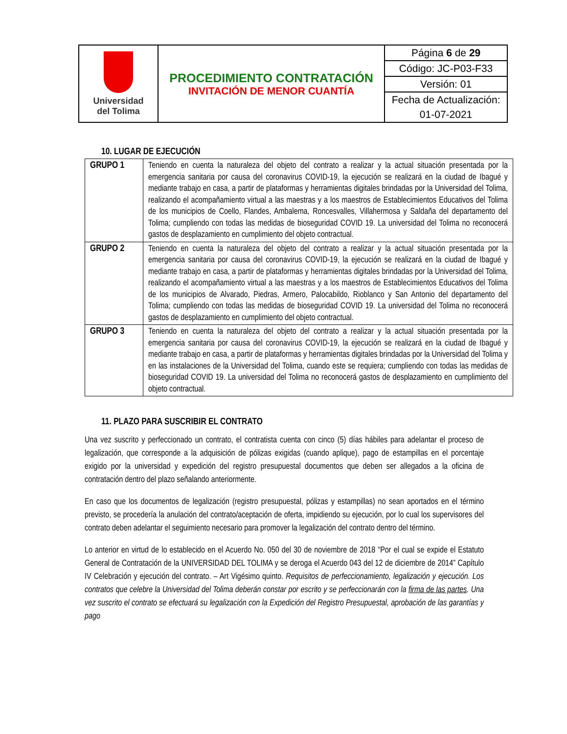| Universidad del Tolima | PROCEDIMIENTO CONTRATACIÓN INVITACIÓN DE MENOR CUANTÍA | Página 6 de 29 |
| | | Código: JC-P03-F33 |
| | | Versión: 01 |
| | | Fecha de Actualización: |
| | | 01-07-2021 |
10. LUGAR DE EJECUCIÓN
| GRUPO 1 | Teniendo en cuenta la naturaleza del objeto del contrato a realizar y la actual situación presentada por la emergencia sanitaria por causa del coronavirus COVID-19, la ejecución se realizará en la ciudad de Ibagué y mediante trabajo en casa, a partir de plataformas y herramientas digitales brindadas por la Universidad del Tolima, realizando el acompañamiento virtual a las maestras y a los maestros de Establecimientos Educativos del Tolima de los municipios de Coello, Flandes, Ambalema, Roncesvalles, Villahermosa y Saldaña del departamento del Tolima; cumpliendo con todas las medidas de bioseguridad COVID 19. La universidad del Tolima no reconocerá gastos de desplazamiento en cumplimiento del objeto contractual. |
| GRUPO 2 | Teniendo en cuenta la naturaleza del objeto del contrato a realizar y la actual situación presentada por la emergencia sanitaria por causa del coronavirus COVID-19, la ejecución se realizará en la ciudad de Ibagué y mediante trabajo en casa, a partir de plataformas y herramientas digitales brindadas por la Universidad del Tolima, realizando el acompañamiento virtual a las maestras y a los maestros de Establecimientos Educativos del Tolima de los municipios de Alvarado, Piedras, Armero, Palocabildo, Rioblanco y San Antonio del departamento del Tolima; cumpliendo con todas las medidas de bioseguridad COVID 19. La universidad del Tolima no reconocerá gastos de desplazamiento en cumplimiento del objeto contractual. |
| GRUPO 3 | Teniendo en cuenta la naturaleza del objeto del contrato a realizar y la actual situación presentada por la emergencia sanitaria por causa del coronavirus COVID-19, la ejecución se realizará en la ciudad de Ibagué y mediante trabajo en casa, a partir de plataformas y herramientas digitales brindadas por la Universidad del Tolima y en las instalaciones de la Universidad del Tolima, cuando este se requiera; cumpliendo con todas las medidas de bioseguridad COVID 19. La universidad del Tolima no reconocerá gastos de desplazamiento en cumplimiento del objeto contractual. |
11. PLAZO PARA SUSCRIBIR EL CONTRATO
Una vez suscrito y perfeccionado un contrato, el contratista cuenta con cinco (5) días hábiles para adelantar el proceso de legalización, que corresponde a la adquisición de pólizas exigidas (cuando aplique), pago de estampillas en el porcentaje exigido por la universidad y expedición del registro presupuestal documentos que deben ser allegados a la oficina de contratación dentro del plazo señalando anteriormente.
En caso que los documentos de legalización (registro presupuestal, pólizas y estampillas) no sean aportados en el término previsto, se procedería la anulación del contrato/aceptación de oferta, impidiendo su ejecución, por lo cual los supervisores del contrato deben adelantar el seguimiento necesario para promover la legalización del contrato dentro del término.
Lo anterior en virtud de lo establecido en el Acuerdo No. 050 del 30 de noviembre de 2018 “Por el cual se expide el Estatuto General de Contratación de la UNIVERSIDAD DEL TOLIMA y se deroga el Acuerdo 043 del 12 de diciembre de 2014” Capítulo IV Celebración y ejecución del contrato. – Art Vigésimo quinto. Requisitos de perfeccionamiento, legalización y ejecución. Los contratos que celebre la Universidad del Tolima deberán constar por escrito y se perfeccionarán con la firma de las partes. Una vez suscrito el contrato se efectuará su legalización con la Expedición del Registro Presupuestal, aprobación de las garantías y pago